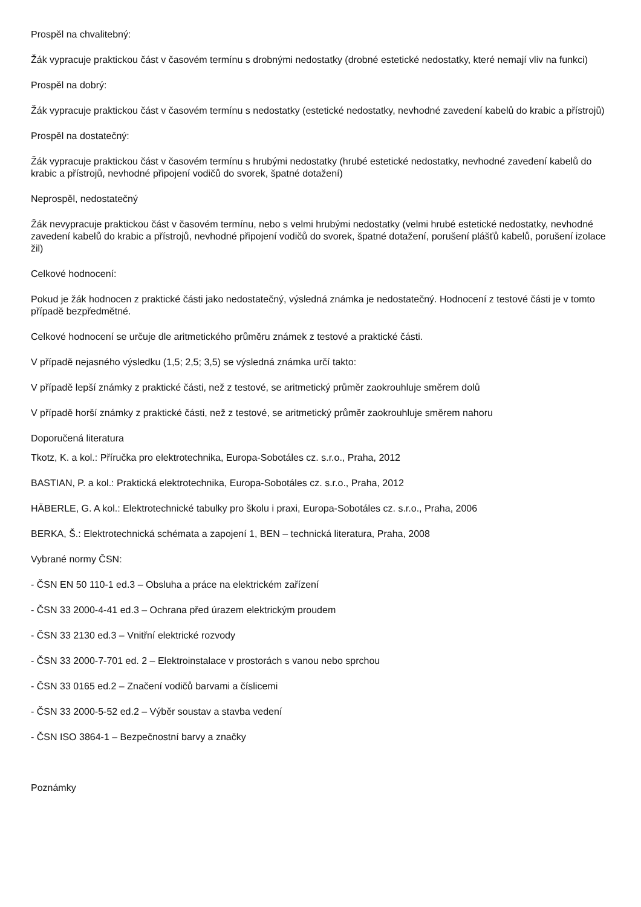Prospěl na chvalitebný:
Žák vypracuje praktickou část v časovém termínu s drobnými nedostatky (drobné estetické nedostatky, které nemají vliv na funkci)
Prospěl na dobrý:
Žák vypracuje praktickou část v časovém termínu s nedostatky (estetické nedostatky, nevhodné zavedení kabelů do krabic a přístrojů)
Prospěl na dostatečný:
Žák vypracuje praktickou část v časovém termínu s hrubými nedostatky (hrubé estetické nedostatky, nevhodné zavedení kabelů do krabic a přístrojů, nevhodné připojení vodičů do svorek, špatné dotažení)
Neprospěl, nedostatečný
Žák nevypracuje praktickou část v časovém termínu, nebo s velmi hrubými nedostatky (velmi hrubé estetické nedostatky, nevhodné zavedení kabelů do krabic a přístrojů, nevhodné připojení vodičů do svorek, špatné dotažení, porušení plášťů kabelů, porušení izolace žil)
Celkové hodnocení:
Pokud je žák hodnocen z praktické části jako nedostatečný, výsledná známka je nedostatečný. Hodnocení z testové části je v tomto případě bezpředmětné.
Celkové hodnocení se určuje dle aritmetického průměru známek z testové a praktické části.
V případě nejasného výsledku (1,5; 2,5; 3,5) se výsledná známka určí takto:
V případě lepší známky z praktické části, než z testové, se aritmetický průměr zaokrouhluje směrem dolů
V případě horší známky z praktické části, než z testové, se aritmetický průměr zaokrouhluje směrem nahoru
Doporučená literatura
Tkotz, K. a kol.: Příručka pro elektrotechnika, Europa-Sobotáles cz. s.r.o., Praha, 2012
BASTIAN, P. a kol.: Praktická elektrotechnika, Europa-Sobotáles cz. s.r.o., Praha, 2012
HÄBERLE, G. A kol.: Elektrotechnické tabulky pro školu i praxi, Europa-Sobotáles cz. s.r.o., Praha, 2006
BERKA, Š.: Elektrotechnická schémata a zapojení 1, BEN – technická literatura, Praha, 2008
Vybrané normy ČSN:
- ČSN EN 50 110-1 ed.3 – Obsluha a práce na elektrickém zařízení
- ČSN 33 2000-4-41 ed.3 – Ochrana před úrazem elektrickým proudem
- ČSN 33 2130 ed.3 – Vnitřní elektrické rozvody
- ČSN 33 2000-7-701 ed. 2 – Elektroinstalace v prostorách s vanou nebo sprchou
- ČSN 33 0165 ed.2 – Značení vodičů barvami a číslicemi
- ČSN 33 2000-5-52 ed.2 – Výběr soustav a stavba vedení
- ČSN ISO 3864-1 – Bezpečnostní barvy a značky
Poznámky